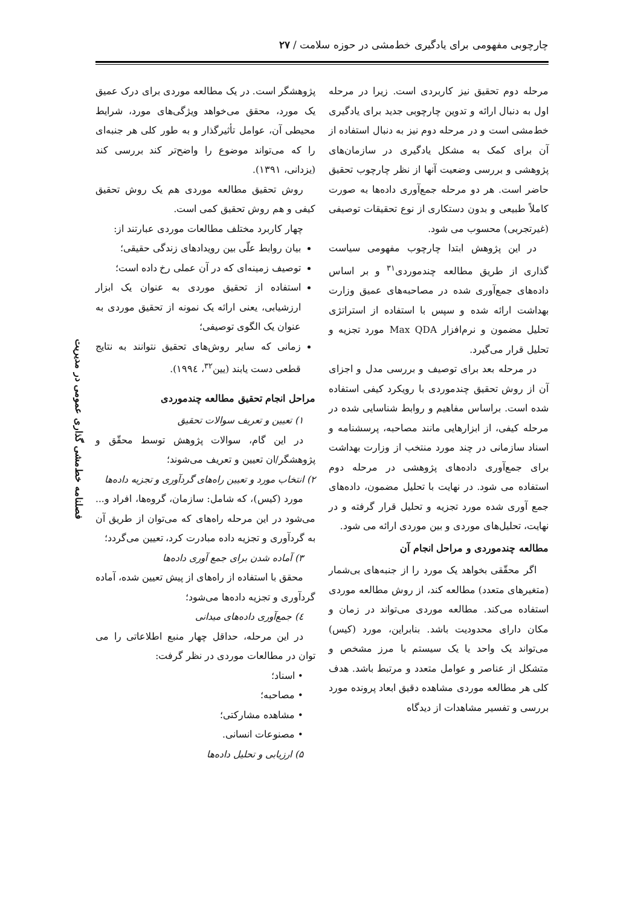چارچوبی مفهومی برای یادگیری خط‌مشی در حوزه سلامت / ۲۷
مرحله دوم تحقیق نیز کاربردی است. زیرا در مرحله اول به دنبال ارائه و تدوین چارچوبی جدید برای یادگیری خط‌مشی است و در مرحله دوم نیز به دنبال استفاده از آن برای کمک به مشکل یادگیری در سازمان‌های پژوهشی و بررسی وضعیت آنها از نظر چارچوب تحقیق حاضر است. هر دو مرحله جمع‌آوری داده‌ها به صورت کاملاً طبیعی و بدون دستکاری از نوع تحقیقات توصیفی (غیرتجربی) محسوب می شود.
در این پژوهش ابتدا چارچوب مفهومی سیاست گذاری از طریق مطالعه چندموردی<sup>۳۱</sup> و بر اساس داده‌های جمع‌آوری شده در مصاحبه‌های عمیق وزارت بهداشت ارائه شده و سپس با استفاده از استراتژی تحلیل مضمون و نرم‌افزار Max QDA مورد تجزیه و تحلیل قرار می‌گیرد.
در مرحله بعد برای توصیف و بررسی مدل و اجزای آن از روش تحقیق چندموردی با رویکرد کیفی استفاده شده است. براساس مفاهیم و روابط شناسایی شده در مرحله کیفی، از ابزارهایی مانند مصاحبه، پرسشنامه و اسناد سازمانی در چند مورد منتخب از وزارت بهداشت برای جمع‌آوری داده‌های پژوهشی در مرحله دوم استفاده می شود. در نهایت با تحلیل مضمون، داده‌های جمع آوری شده مورد تجزیه و تحلیل قرار گرفته و در نهایت، تحلیل‌های موردی و بین موردی ارائه می شود.
مطالعه چندموردی و مراحل انجام آن
اگر محقّقی بخواهد یک مورد را از جنبه‌های بی‌شمار (متغیرهای متعدد) مطالعه کند، از روش مطالعه موردی استفاده می‌کند. مطالعه موردی می‌تواند در زمان و مکان دارای محدودیت باشد. بنابراین، مورد (کیس) می‌تواند یک واحد یا یک سیستم با مرز مشخص و متشکل از عناصر و عوامل متعدد و مرتبط باشد. هدف کلی هر مطالعه موردی مشاهده دقیق ابعاد پرونده مورد بررسی و تفسیر مشاهدات از دیدگاه
پژوهشگر است. در یک مطالعه موردی برای درک عمیق یک مورد، محقق می‌خواهد ویژگی‌های مورد، شرایط محیطی آن، عوامل تأثیرگذار و به طور کلی هر جنبه‌ای را که می‌تواند موضوع را واضح‌تر کند بررسی کند (یزدانی، ۱۳۹۱).
روش تحقیق مطالعه موردی هم یک روش تحقیق کیفی و هم روش تحقیق کمی است.
چهار کاربرد مختلف مطالعات موردی عبارتند از:
بیان روابط علّی بین رویدادهای زندگی حقیقی؛
توصیف زمینه‌ای که در آن عملی رخ داده است؛
استفاده از تحقیق موردی به عنوان یک ابزار ارزشیابی، یعنی ارائه یک نمونه از تحقیق موردی به عنوان یک الگوی توصیفی؛
زمانی که سایر روش‌های تحقیق نتوانند به نتایج قطعی دست یابند (یین<sup>۳۲</sup>، ۱۹۹٤).
مراحل انجام تحقیق مطالعه چندموردی
۱) تعیین و تعریف سوالات تحقیق
در این گام، سوالات پژوهش توسط محقّق و پژوهشگر/ان تعیین و تعریف می‌شوند؛
۲) انتخاب مورد و تعیین راه‌های گردآوری و تجزیه داده‌ها
مورد (کیس)، که شامل: سازمان، گروه‌ها، افراد و... می‌شود در این مرحله راه‌های که می‌توان از طریق آن به گردآوری و تجزیه داده مبادرت کرد، تعیین می‌گردد؛
۳) آماده شدن برای جمع آوری داده‌ها
محقق با استفاده از راه‌های از پیش تعیین شده، آماده گردآوری و تجزیه داده‌ها می‌شود؛
٤) جمع‌آوری داده‌های میدانی
در این مرحله، حداقل چهار منبع اطلاعاتی را می توان در مطالعات موردی در نظر گرفت:
• اسناد؛
• مصاحبه؛
• مشاهده مشارکتی؛
• مصنوعات انسانی.
۵) ارزیابی و تحلیل داده‌ها
فصلنامه خط‌مشی گذاری عمومی در مدیریت